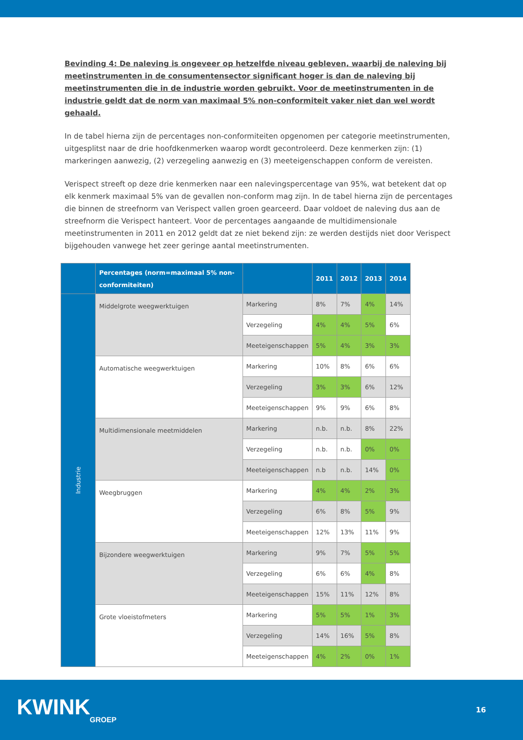Bevinding 4: De naleving is ongeveer op hetzelfde niveau gebleven, waarbij de naleving bij meetinstrumenten in de consumentensector significant hoger is dan de naleving bij meetinstrumenten die in de industrie worden gebruikt. Voor de meetinstrumenten in de industrie geldt dat de norm van maximaal 5% non-conformiteit vaker niet dan wel wordt gehaald.
In de tabel hierna zijn de percentages non-conformiteiten opgenomen per categorie meetinstrumenten, uitgesplitst naar de drie hoofdkenmerken waarop wordt gecontroleerd. Deze kenmerken zijn: (1) markeringen aanwezig, (2) verzegeling aanwezig en (3) meeteigenschappen conform de vereisten.
Verispect streeft op deze drie kenmerken naar een nalevingspercentage van 95%, wat betekent dat op elk kenmerk maximaal 5% van de gevallen non-conform mag zijn. In de tabel hierna zijn de percentages die binnen de streefnorm van Verispect vallen groen gearceerd. Daar voldoet de naleving dus aan de streefnorm die Verispect hanteert. Voor de percentages aangaande de multidimensionale meetinstrumenten in 2011 en 2012 geldt dat ze niet bekend zijn: ze werden destijds niet door Verispect bijgehouden vanwege het zeer geringe aantal meetinstrumenten.
| | Percentages (norm=maximaal 5% non-conformiteiten) | | 2011 | 2012 | 2013 | 2014 |
| --- | --- | --- | --- | --- | --- | --- |
| Industrie | Middelgrote weegwerktuigen | Markering | 8% | 7% | 4% | 14% |
| | | Verzegeling | 4% | 4% | 5% | 6% |
| | | Meeteigenschappen | 5% | 4% | 3% | 3% |
| | Automatische weegwerktuigen | Markering | 10% | 8% | 6% | 6% |
| | | Verzegeling | 3% | 3% | 6% | 12% |
| | | Meeteigenschappen | 9% | 9% | 6% | 8% |
| | Multidimensionale meetmiddelen | Markering | n.b. | n.b. | 8% | 22% |
| | | Verzegeling | n.b. | n.b. | 0% | 0% |
| | | Meeteigenschappen | n.b | n.b. | 14% | 0% |
| | Weegbruggen | Markering | 4% | 4% | 2% | 3% |
| | | Verzegeling | 6% | 8% | 5% | 9% |
| | | Meeteigenschappen | 12% | 13% | 11% | 9% |
| | Bijzondere weegwerktuigen | Markering | 9% | 7% | 5% | 5% |
| | | Verzegeling | 6% | 6% | 4% | 8% |
| | | Meeteigenschappen | 15% | 11% | 12% | 8% |
| | Grote vloeistofmeters | Markering | 5% | 5% | 1% | 3% |
| | | Verzegeling | 14% | 16% | 5% | 8% |
| | | Meeteigenschappen | 4% | 2% | 0% | 1% |
KWINK
GROEP
16